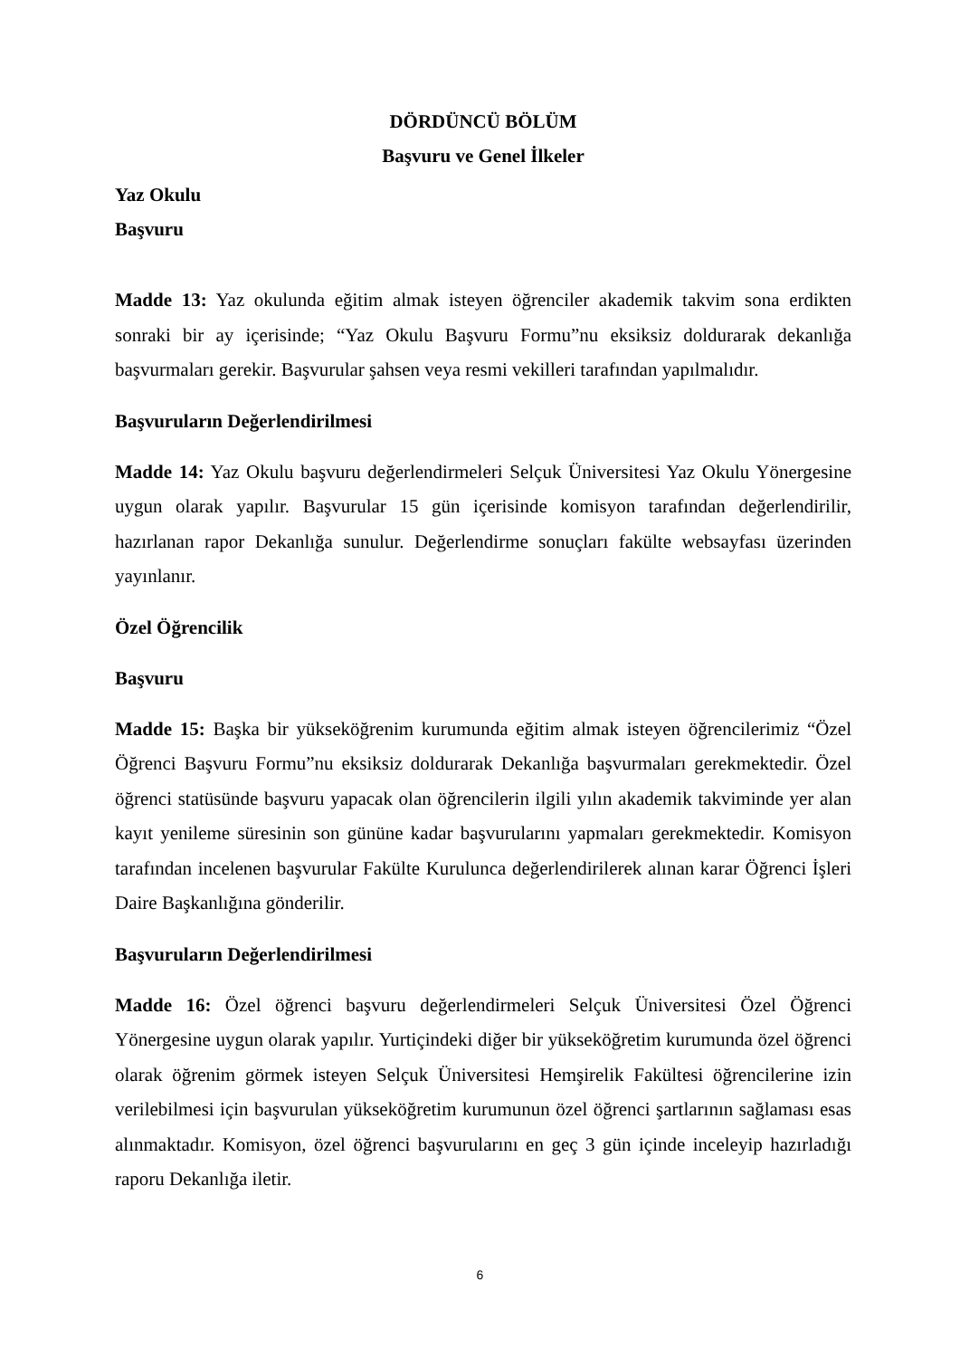DÖRDÜNCÜ BÖLÜM
Başvuru ve Genel İlkeler
Yaz Okulu
Başvuru
Madde 13: Yaz okulunda eğitim almak isteyen öğrenciler akademik takvim sona erdikten sonraki bir ay içerisinde; “Yaz Okulu Başvuru Formu”nu eksiksiz doldurarak dekanlığa başvurmaları gerekir. Başvurular şahsen veya resmi vekilleri tarafından yapılmalıdır.
Başvuruların Değerlendirilmesi
Madde 14: Yaz Okulu başvuru değerlendirmeleri Selçuk Üniversitesi Yaz Okulu Yönergesine uygun olarak yapılır. Başvurular 15 gün içerisinde komisyon tarafından değerlendirilir, hazırlanan rapor Dekanlığa sunulur. Değerlendirme sonuçları fakülte websayfası üzerinden yayınlanır.
Özel Öğrencilik
Başvuru
Madde 15: Başka bir yükseköğrenim kurumunda eğitim almak isteyen öğrencilerimiz “Özel Öğrenci Başvuru Formu”nu eksiksiz doldurarak Dekanlığa başvurmaları gerekmektedir. Özel öğrenci statüsünde başvuru yapacak olan öğrencilerin ilgili yılın akademik takviminde yer alan kayıt yenileme süresinin son gününe kadar başvurularını yapmaları gerekmektedir. Komisyon tarafından incelenen başvurular Fakülte Kurulunca değerlendirilerek alınan karar Öğrenci İşleri Daire Başkanlığına gönderilir.
Başvuruların Değerlendirilmesi
Madde 16: Özel öğrenci başvuru değerlendirmeleri Selçuk Üniversitesi Özel Öğrenci Yönergesine uygun olarak yapılır. Yurtiçindeki diğer bir yükseköğretim kurumunda özel öğrenci olarak öğrenim görmek isteyen Selçuk Üniversitesi Hemşirelik Fakültesi öğrencilerine izin verilebilmesi için başvurulan yükseköğretim kurumunun özel öğrenci şartlarının sağlaması esas alınmaktadır. Komisyon, özel öğrenci başvurularını en geç 3 gün içinde inceleyip hazırladığı raporu Dekanlığa iletir.
6